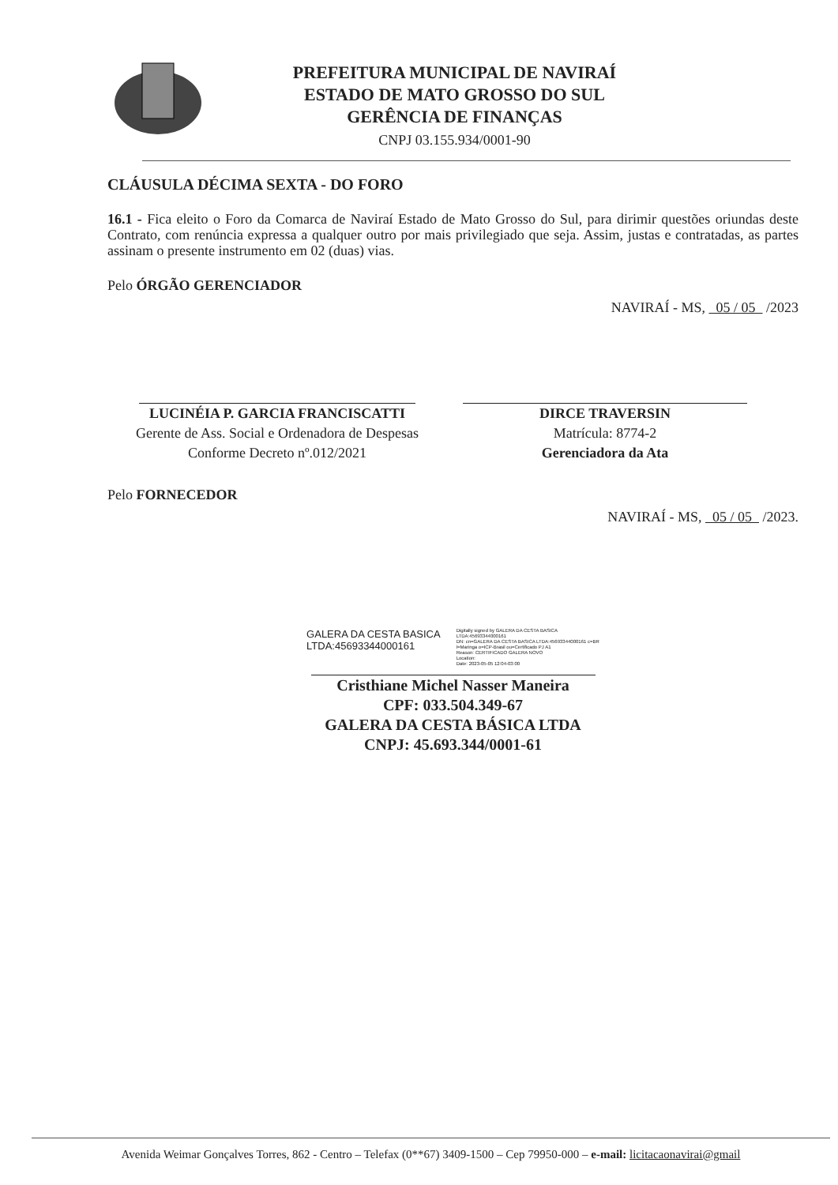PREFEITURA MUNICIPAL DE NAVIRAÍ
ESTADO DE MATO GROSSO DO SUL
GERÊNCIA DE FINANÇAS
CNPJ 03.155.934/0001-90
CLÁUSULA DÉCIMA SEXTA - DO FORO
16.1 - Fica eleito o Foro da Comarca de Naviraí Estado de Mato Grosso do Sul, para dirimir questões oriundas deste Contrato, com renúncia expressa a qualquer outro por mais privilegiado que seja. Assim, justas e contratadas, as partes assinam o presente instrumento em 02 (duas) vias.
Pelo ÓRGÃO GERENCIADOR
NAVIRAÍ - MS, 05 / 05 /2023
LUCINÉIA P. GARCIA FRANCISCATTI
Gerente de Ass. Social e Ordenadora de Despesas
Conforme Decreto nº.012/2021
DIRCE TRAVERSIN
Matrícula: 8774-2
Gerenciadora da Ata
Pelo FORNECEDOR
NAVIRAÍ - MS, 05 / 05 /2023.
GALERA DA CESTA BASICA
LTDA:45693344000161
Digitally signed by GALERA DA CESTA BASICA
LTDA:45693344000161
DN: cn=GALERA DA CESTA BASICA LTDA:45693344000161 c=BR
l=Maringa o=ICP-Brasil ou=Certificado PJ A1
Reason: CERTIFICADO GALERA NOVO
Location:
Date: 2023-05-05 12:04-03:00
Cristhiane Michel Nasser Maneira
CPF: 033.504.349-67
GALERA DA CESTA BÁSICA LTDA
CNPJ: 45.693.344/0001-61
Avenida Weimar Gonçalves Torres, 862 - Centro – Telefax (0**67) 3409-1500 – Cep 79950-000 – e-mail: licitacaonavirai@gmail